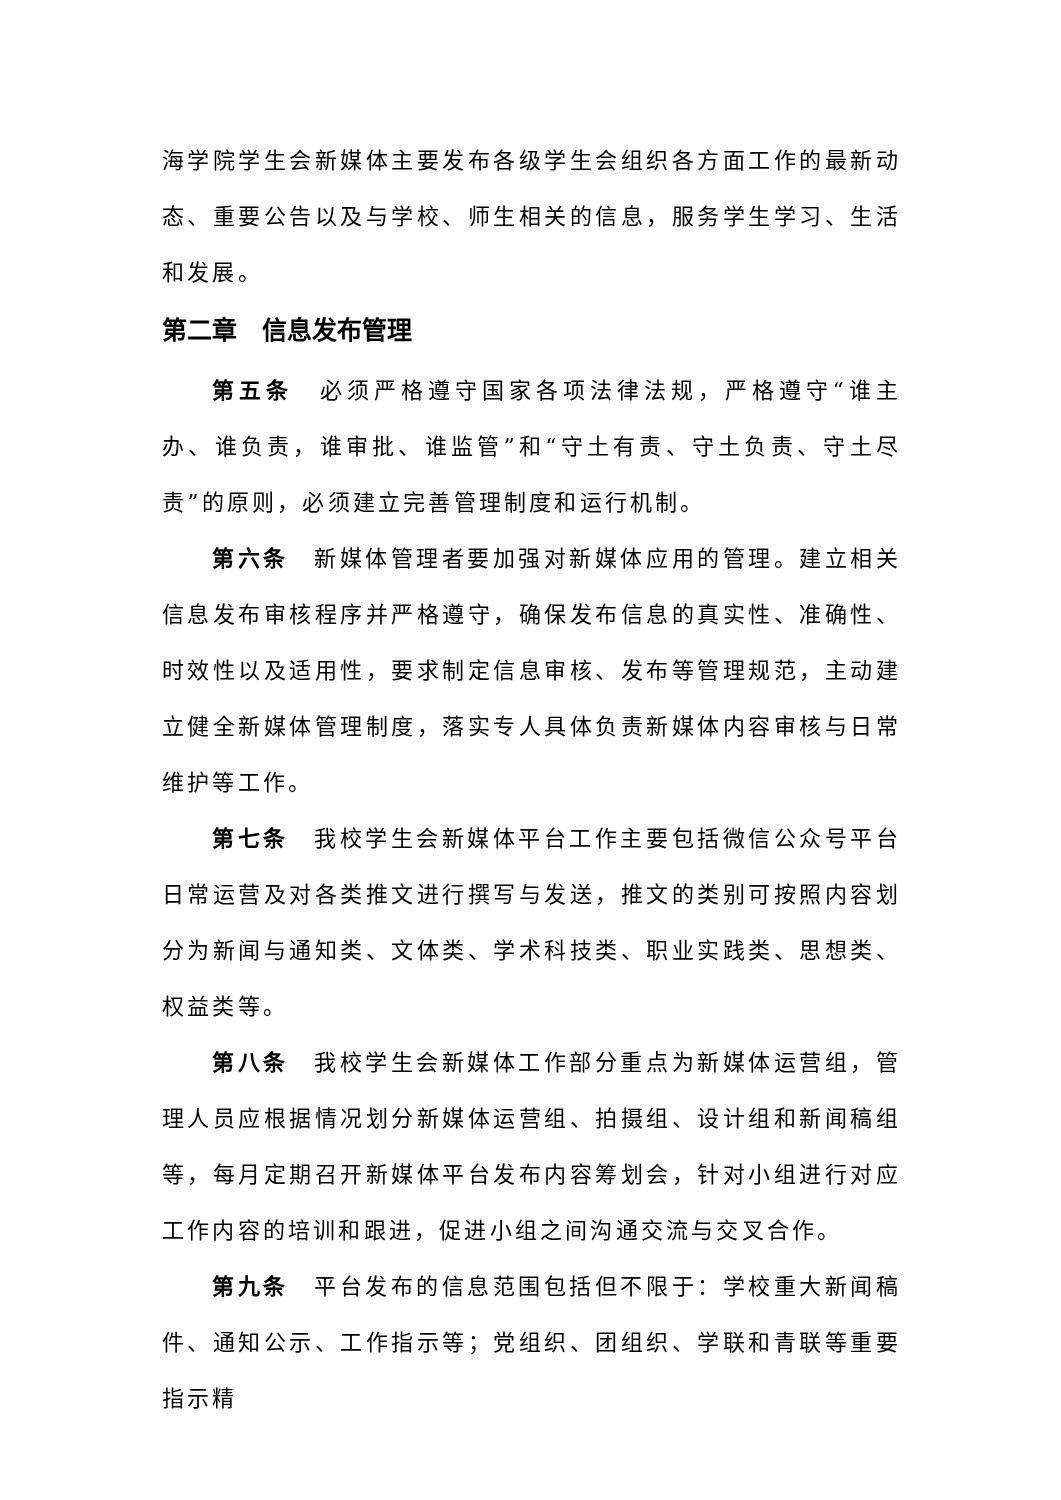海学院学生会新媒体主要发布各级学生会组织各方面工作的最新动态、重要公告以及与学校、师生相关的信息，服务学生学习、生活和发展。
第二章　信息发布管理
第五条　必须严格遵守国家各项法律法规，严格遵守“谁主办、谁负责，谁审批、谁监管”和“守土有责、守土负责、守土尽责”的原则，必须建立完善管理制度和运行机制。
第六条　新媒体管理者要加强对新媒体应用的管理。建立相关信息发布审核程序并严格遵守，确保发布信息的真实性、准确性、时效性以及适用性，要求制定信息审核、发布等管理规范，主动建立健全新媒体管理制度，落实专人具体负责新媒体内容审核与日常维护等工作。
第七条　我校学生会新媒体平台工作主要包括微信公众号平台日常运营及对各类推文进行撰写与发送，推文的类别可按照内容划分为新闻与通知类、文体类、学术科技类、职业实践类、思想类、权益类等。
第八条　我校学生会新媒体工作部分重点为新媒体运营组，管理人员应根据情况划分新媒体运营组、拍摄组、设计组和新闻稿组等，每月定期召开新媒体平台发布内容筹划会，针对小组进行对应工作内容的培训和跟进，促进小组之间沟通交流与交叉合作。
第九条　平台发布的信息范围包括但不限于：学校重大新闻稿件、通知公示、工作指示等；党组织、团组织、学联和青联等重要指示精